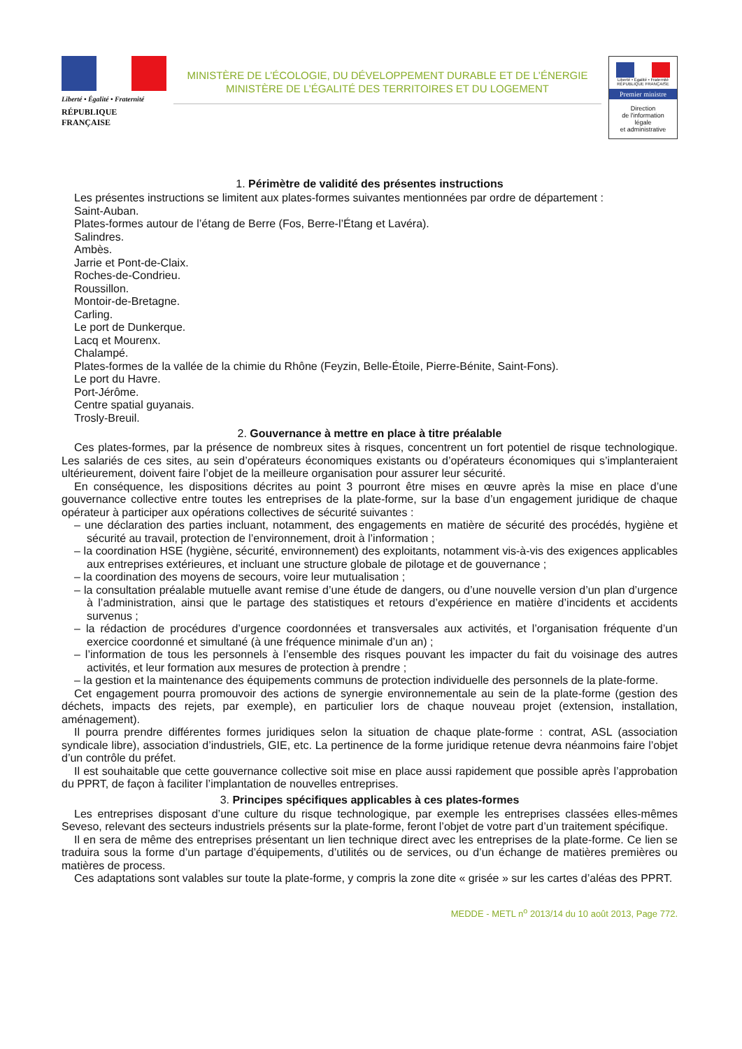Liberté • Égalité • Fraternité
RÉPUBLIQUE FRANÇAISE
MINISTÈRE DE L’ÉCOLOGIE, DU DÉVELOPPEMENT DURABLE ET DE L’ÉNERGIE
MINISTÈRE DE L’ÉGALITÉ DES TERRITOIRES ET DU LOGEMENT
Liberté • Égalité • Fraternité
RÉPUBLIQUE FRANÇAISE
Premier ministre
Direction
de l'information
légale
et administrative
1. Périmètre de validité des présentes instructions
Les présentes instructions se limitent aux plates-formes suivantes mentionnées par ordre de département :
Saint-Auban.
Plates-formes autour de l’étang de Berre (Fos, Berre-l’Étang et Lavéra).
Salindres.
Ambès.
Jarrie et Pont-de-Claix.
Roches-de-Condrieu.
Roussillon.
Montoir-de-Bretagne.
Carling.
Le port de Dunkerque.
Lacq et Mourenx.
Chalampé.
Plates-formes de la vallée de la chimie du Rhône (Feyzin, Belle-Étoile, Pierre-Bénite, Saint-Fons).
Le port du Havre.
Port-Jérôme.
Centre spatial guyanais.
Trosly-Breuil.
2. Gouvernance à mettre en place à titre préalable
Ces plates-formes, par la présence de nombreux sites à risques, concentrent un fort potentiel de risque technologique. Les salariés de ces sites, au sein d’opérateurs économiques existants ou d’opérateurs économiques qui s’implanteraient ultérieurement, doivent faire l’objet de la meilleure organisation pour assurer leur sécurité.
En conséquence, les dispositions décrites au point 3 pourront être mises en œuvre après la mise en place d’une gouvernance collective entre toutes les entreprises de la plate-forme, sur la base d’un engagement juridique de chaque opérateur à participer aux opérations collectives de sécurité suivantes :
– une déclaration des parties incluant, notamment, des engagements en matière de sécurité des procédés, hygiène et sécurité au travail, protection de l’environnement, droit à l’information ;
– la coordination HSE (hygiène, sécurité, environnement) des exploitants, notamment vis-à-vis des exigences applicables aux entreprises extérieures, et incluant une structure globale de pilotage et de gouvernance ;
– la coordination des moyens de secours, voire leur mutualisation ;
– la consultation préalable mutuelle avant remise d’une étude de dangers, ou d’une nouvelle version d’un plan d’urgence à l’administration, ainsi que le partage des statistiques et retours d’expérience en matière d’incidents et accidents survenus ;
– la rédaction de procédures d’urgence coordonnées et transversales aux activités, et l’organisation fréquente d’un exercice coordonné et simultané (à une fréquence minimale d’un an) ;
– l’information de tous les personnels à l’ensemble des risques pouvant les impacter du fait du voisinage des autres activités, et leur formation aux mesures de protection à prendre ;
– la gestion et la maintenance des équipements communs de protection individuelle des personnels de la plate-forme.
Cet engagement pourra promouvoir des actions de synergie environnementale au sein de la plate-forme (gestion des déchets, impacts des rejets, par exemple), en particulier lors de chaque nouveau projet (extension, installation, aménagement).
Il pourra prendre différentes formes juridiques selon la situation de chaque plate-forme : contrat, ASL (association syndicale libre), association d’industriels, GIE, etc. La pertinence de la forme juridique retenue devra néanmoins faire l’objet d’un contrôle du préfet.
Il est souhaitable que cette gouvernance collective soit mise en place aussi rapidement que possible après l’approbation du PPRT, de façon à faciliter l’implantation de nouvelles entreprises.
3. Principes spécifiques applicables à ces plates-formes
Les entreprises disposant d’une culture du risque technologique, par exemple les entreprises classées elles-mêmes Seveso, relevant des secteurs industriels présents sur la plate-forme, feront l’objet de votre part d’un traitement spécifique.
Il en sera de même des entreprises présentant un lien technique direct avec les entreprises de la plate-forme. Ce lien se traduira sous la forme d’un partage d’équipements, d’utilités ou de services, ou d’un échange de matières premières ou matières de process.
Ces adaptations sont valables sur toute la plate-forme, y compris la zone dite « grisée » sur les cartes d’aléas des PPRT.
MEDDE - METL n<sup>o</sup> 2013/14 du 10 août 2013, Page 772.